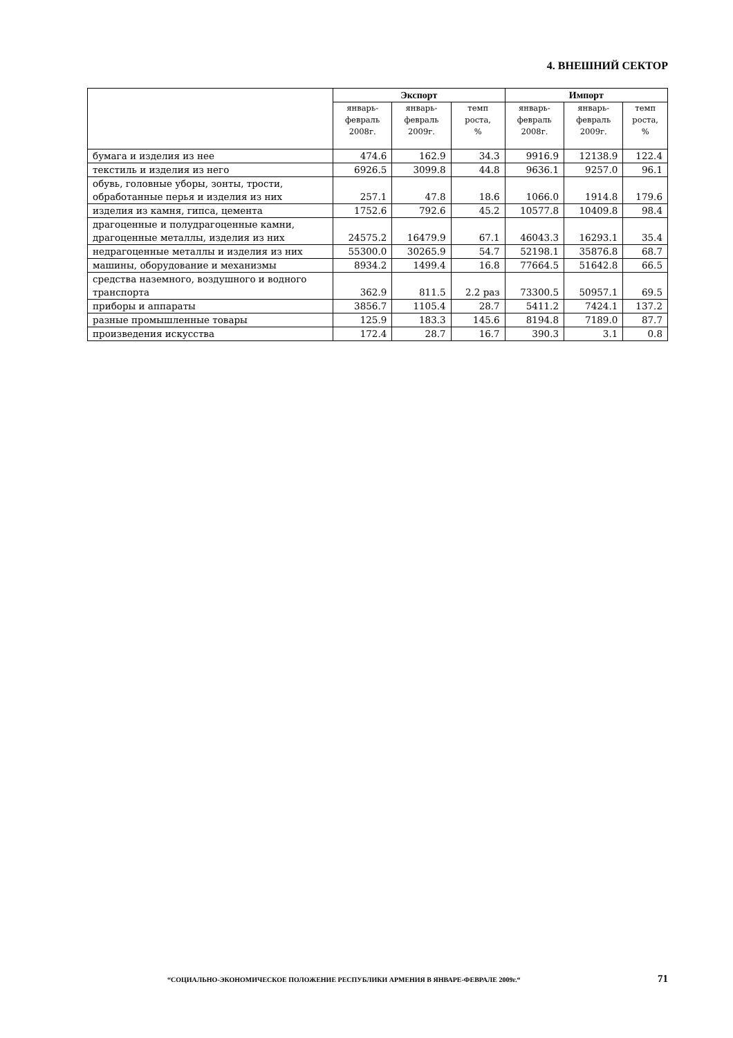4. ВНЕШНИЙ СЕКТОР
| | Экспорт | | | Импорт | | |
| --- | --- | --- | --- | --- | --- | --- |
| | январь- февраль 2008г. | январь- февраль 2009г. | темп роста, % | январь- февраль 2008г. | январь- февраль 2009г. | темп роста, % |
| бумага и изделия из нее | 474.6 | 162.9 | 34.3 | 9916.9 | 12138.9 | 122.4 |
| текстиль и изделия из него | 6926.5 | 3099.8 | 44.8 | 9636.1 | 9257.0 | 96.1 |
| обувь, головные уборы, зонты, трости, обработанные перья и изделия из них | 257.1 | 47.8 | 18.6 | 1066.0 | 1914.8 | 179.6 |
| изделия из камня, гипса, цемента | 1752.6 | 792.6 | 45.2 | 10577.8 | 10409.8 | 98.4 |
| драгоценные и полудрагоценные камни, драгоценные металлы, изделия из них | 24575.2 | 16479.9 | 67.1 | 46043.3 | 16293.1 | 35.4 |
| недрагоценные металлы и изделия из них | 55300.0 | 30265.9 | 54.7 | 52198.1 | 35876.8 | 68.7 |
| машины, оборудование и механизмы | 8934.2 | 1499.4 | 16.8 | 77664.5 | 51642.8 | 66.5 |
| средства наземного, воздушного и водного транспорта | 362.9 | 811.5 | 2.2 раз | 73300.5 | 50957.1 | 69.5 |
| приборы и аппараты | 3856.7 | 1105.4 | 28.7 | 5411.2 | 7424.1 | 137.2 |
| разные промышленные товары | 125.9 | 183.3 | 145.6 | 8194.8 | 7189.0 | 87.7 |
| произведения искусства | 172.4 | 28.7 | 16.7 | 390.3 | 3.1 | 0.8 |
“СОЦИАЛЬНО-ЭКОНОМИЧЕСКОЕ ПОЛОЖЕНИЕ РЕСПУБЛИКИ АРМЕНИЯ В ЯНВАРЕ-ФЕВРАЛЕ 2009г.“ 71